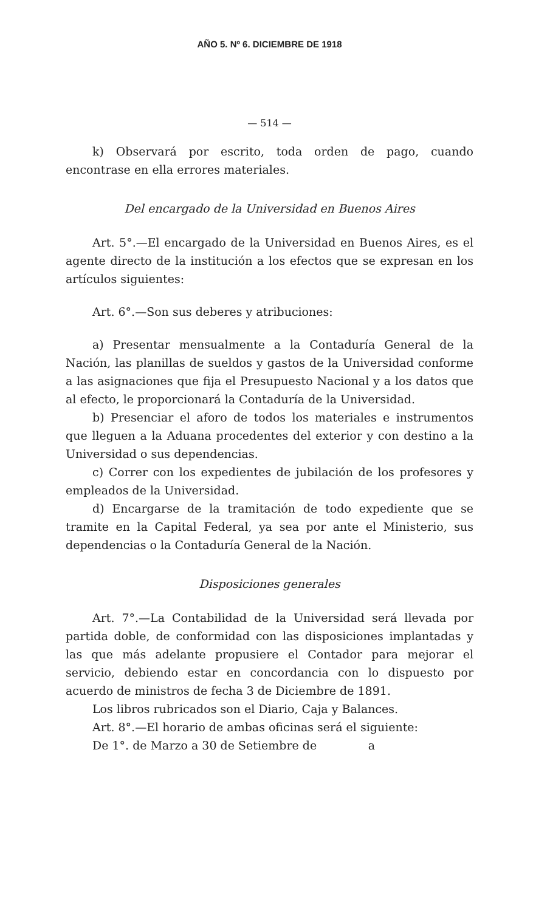AÑO 5. Nº 6. DICIEMBRE DE 1918
— 514 —
k) Observará por escrito, toda orden de pago, cuando encontrase en ella errores materiales.
Del encargado de la Universidad en Buenos Aires
Art. 5°.—El encargado de la Universidad en Buenos Aires, es el agente directo de la institución a los efectos que se expresan en los artículos siguientes:
Art. 6°.—Son sus deberes y atribuciones:
a) Presentar mensualmente a la Contaduría General de la Nación, las planillas de sueldos y gastos de la Universidad conforme a las asignaciones que fija el Presupuesto Nacional y a los datos que al efecto, le proporcionará la Contaduría de la Universidad.
b) Presenciar el aforo de todos los materiales e instrumentos que lleguen a la Aduana procedentes del exterior y con destino a la Universidad o sus dependencias.
c) Correr con los expedientes de jubilación de los profesores y empleados de la Universidad.
d) Encargarse de la tramitación de todo expediente que se tramite en la Capital Federal, ya sea por ante el Ministerio, sus dependencias o la Contaduría General de la Nación.
Disposiciones generales
Art. 7°.—La Contabilidad de la Universidad será llevada por partida doble, de conformidad con las disposiciones implantadas y las que más adelante propusiere el Contador para mejorar el servicio, debiendo estar en concordancia con lo dispuesto por acuerdo de ministros de fecha 3 de Diciembre de 1891.
Los libros rubricados son el Diario, Caja y Balances.
Art. 8°.—El horario de ambas oficinas será el siguiente:
De 1°. de Marzo a 30 de Setiembre de a